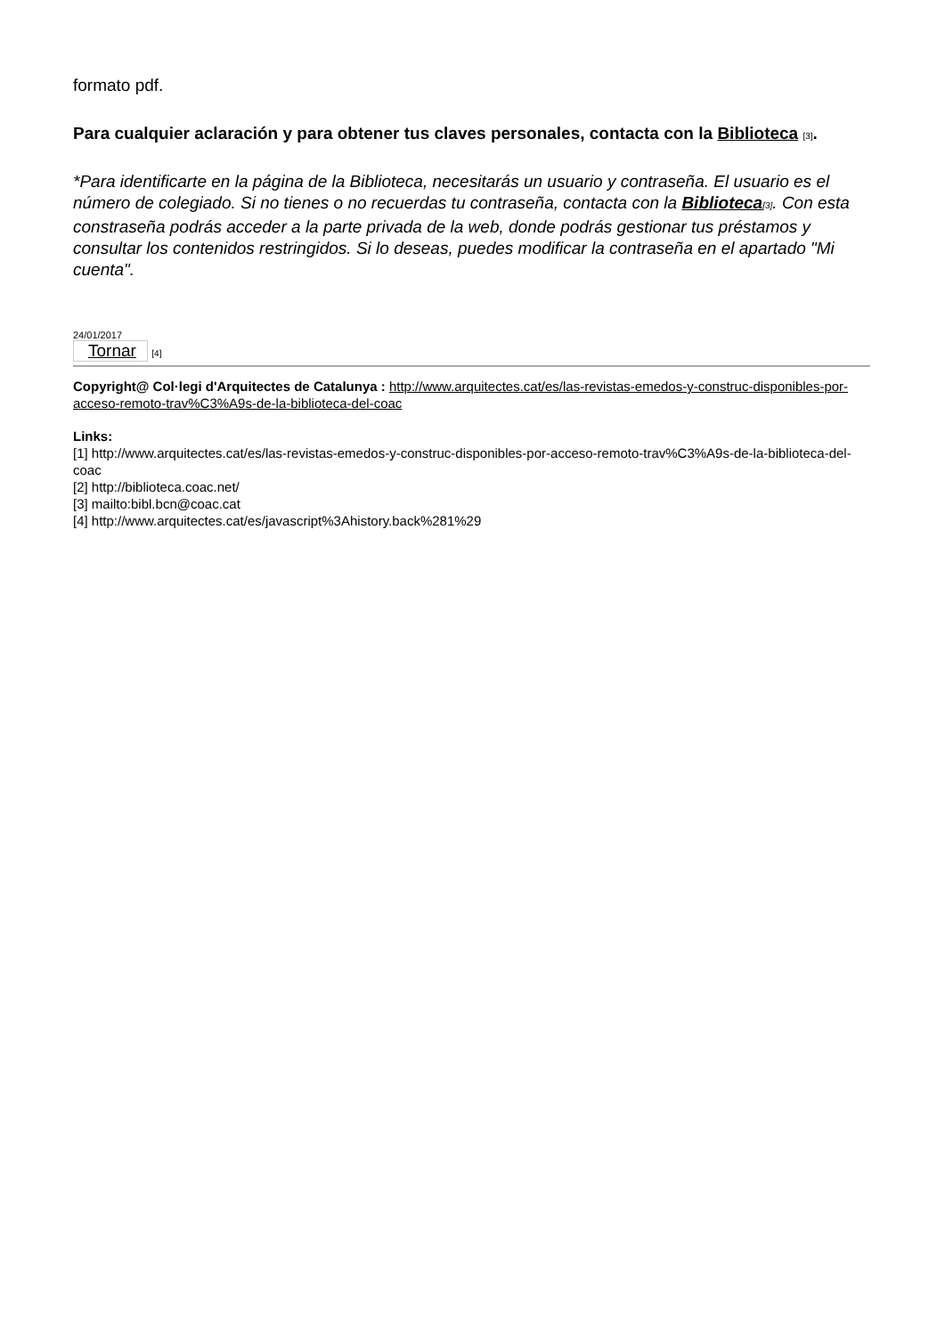formato pdf.
Para cualquier aclaración y para obtener tus claves personales, contacta con la Biblioteca [3].
*Para identificarte en la página de la Biblioteca, necesitarás un usuario y contraseña. El usuario es el número de colegiado. Si no tienes o no recuerdas tu contraseña, contacta con la Biblioteca[3]. Con esta constraseña podrás acceder a la parte privada de la web, donde podrás gestionar tus préstamos y consultar los contenidos restringidos. Si lo deseas, puedes modificar la contraseña en el apartado "Mi cuenta".
24/01/2017
Tornar [4]
Copyright@ Col·legi d'Arquitectes de Catalunya : http://www.arquitectes.cat/es/las-revistas-emedos-y-construc-disponibles-por-acceso-remoto-trav%C3%A9s-de-la-biblioteca-del-coac
Links:
[1] http://www.arquitectes.cat/es/las-revistas-emedos-y-construc-disponibles-por-acceso-remoto-trav%C3%A9s-de-la-biblioteca-del-coac
[2] http://biblioteca.coac.net/
[3] mailto:bibl.bcn@coac.cat
[4] http://www.arquitectes.cat/es/javascript%3Ahistory.back%281%29